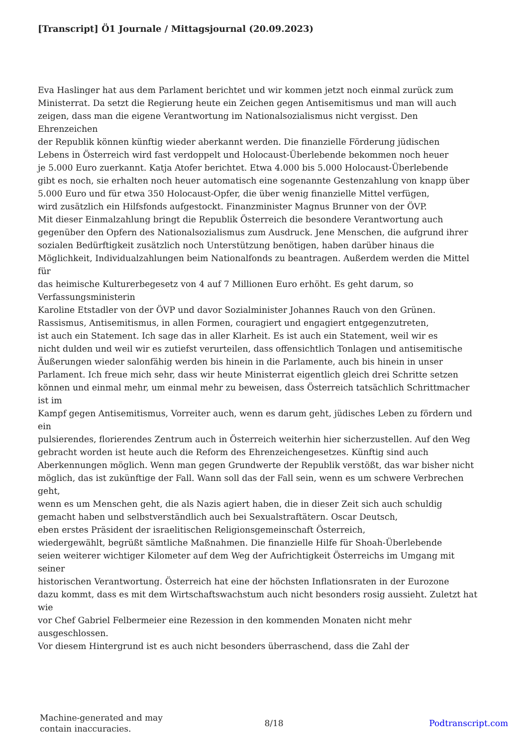[Transcript] Ö1 Journale / Mittagsjournal (20.09.2023)
Eva Haslinger hat aus dem Parlament berichtet und wir kommen jetzt noch einmal zurück zum
Ministerrat. Da setzt die Regierung heute ein Zeichen gegen Antisemitismus und man will auch
zeigen, dass man die eigene Verantwortung im Nationalsozialismus nicht vergisst. Den
Ehrenzeichen
der Republik können künftig wieder aberkannt werden. Die finanzielle Förderung jüdischen
Lebens in Österreich wird fast verdoppelt und Holocaust-Überlebende bekommen noch heuer
je 5.000 Euro zuerkannt. Katja Atofer berichtet. Etwa 4.000 bis 5.000 Holocaust-Überlebende
gibt es noch, sie erhalten noch heuer automatisch eine sogenannte Gestenzahlung von knapp über
5.000 Euro und für etwa 350 Holocaust-Opfer, die über wenig finanzielle Mittel verfügen,
wird zusätzlich ein Hilfsfonds aufgestockt. Finanzminister Magnus Brunner von der ÖVP.
Mit dieser Einmalzahlung bringt die Republik Österreich die besondere Verantwortung auch
gegenüber den Opfern des Nationalsozialismus zum Ausdruck. Jene Menschen, die aufgrund ihrer
sozialen Bedürftigkeit zusätzlich noch Unterstützung benötigen, haben darüber hinaus die
Möglichkeit, Individualzahlungen beim Nationalfonds zu beantragen. Außerdem werden die Mittel
für
das heimische Kulturerbegesetz von 4 auf 7 Millionen Euro erhöht. Es geht darum, so
Verfassungsministerin
Karoline Etstadler von der ÖVP und davor Sozialminister Johannes Rauch von den Grünen.
Rassismus, Antisemitismus, in allen Formen, couragiert und engagiert entgegenzutreten,
ist auch ein Statement. Ich sage das in aller Klarheit. Es ist auch ein Statement, weil wir es
nicht dulden und weil wir es zutiefst verurteilen, dass offensichtlich Tonlagen und antisemitische
Äußerungen wieder salonfähig werden bis hinein in die Parlamente, auch bis hinein in unser
Parlament. Ich freue mich sehr, dass wir heute Ministerrat eigentlich gleich drei Schritte setzen
können und einmal mehr, um einmal mehr zu beweisen, dass Österreich tatsächlich Schrittmacher
ist im
Kampf gegen Antisemitismus, Vorreiter auch, wenn es darum geht, jüdisches Leben zu fördern und
ein
pulsierendes, florierendes Zentrum auch in Österreich weiterhin hier sicherzustellen. Auf den Weg
gebracht worden ist heute auch die Reform des Ehrenzeichengesetzes. Künftig sind auch
Aberkennungen möglich. Wenn man gegen Grundwerte der Republik verstößt, das war bisher nicht
möglich, das ist zukünftige der Fall. Wann soll das der Fall sein, wenn es um schwere Verbrechen
geht,
wenn es um Menschen geht, die als Nazis agiert haben, die in dieser Zeit sich auch schuldig
gemacht haben und selbstverständlich auch bei Sexualstraftätern. Oscar Deutsch,
eben erstes Präsident der israelitischen Religionsgemeinschaft Österreich,
wiedergewählt, begrüßt sämtliche Maßnahmen. Die finanzielle Hilfe für Shoah-Überlebende
seien weiterer wichtiger Kilometer auf dem Weg der Aufrichtigkeit Österreichs im Umgang mit
seiner
historischen Verantwortung. Österreich hat eine der höchsten Inflationsraten in der Eurozone
dazu kommt, dass es mit dem Wirtschaftswachstum auch nicht besonders rosig aussieht. Zuletzt hat
wie
vor Chef Gabriel Felbermeier eine Rezession in den kommenden Monaten nicht mehr
ausgeschlossen.
Vor diesem Hintergrund ist es auch nicht besonders überraschend, dass die Zahl der
Machine-generated and may
contain inaccuracies.
8/18 Podtranscript.com